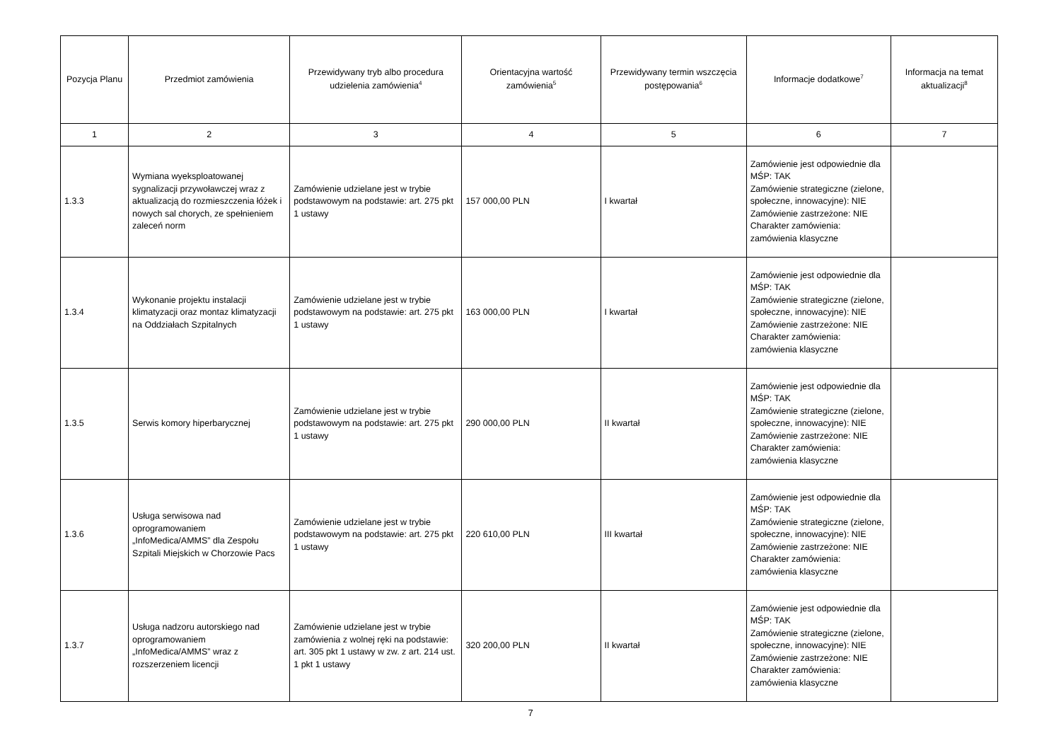| Pozycja Planu | Przedmiot zamówienia | Przewidywany tryb albo procedura udzielenia zamówienia<sup>4</sup> | Orientacyjna wartość zamówienia<sup>5</sup> | Przewidywany termin wszczęcia postępowania<sup>6</sup> | Informacje dodatkowe<sup>7</sup> | Informacja na temat aktualizacji<sup>8</sup> |
| --- | --- | --- | --- | --- | --- | --- |
| 1 | 2 | 3 | 4 | 5 | 6 | 7 |
| 1.3.3 | Wymiana wyeksploatowanej sygnalizacji przywoławczej wraz z aktualizacją do rozmieszczenia łóżek i nowych sal chorych, ze spełnieniem zaleceń norm | Zamówienie udzielane jest w trybie podstawowym na podstawie: art. 275 pkt 1 ustawy | 157 000,00 PLN | I kwartał | Zamówienie jest odpowiednie dla MŚP: TAK Zamówienie strategiczne (zielone, społeczne, innowacyjne): NIE Zamówienie zastrzeżone: NIE Charakter zamówienia: zamówienia klasyczne | |
| 1.3.4 | Wykonanie projektu instalacji klimatyzacji oraz montaz klimatyzacji na Oddziałach Szpitalnych | Zamówienie udzielane jest w trybie podstawowym na podstawie: art. 275 pkt 1 ustawy | 163 000,00 PLN | I kwartał | Zamówienie jest odpowiednie dla MŚP: TAK Zamówienie strategiczne (zielone, społeczne, innowacyjne): NIE Zamówienie zastrzeżone: NIE Charakter zamówienia: zamówienia klasyczne | |
| 1.3.5 | Serwis komory hiperbarycznej | Zamówienie udzielane jest w trybie podstawowym na podstawie: art. 275 pkt 1 ustawy | 290 000,00 PLN | II kwartał | Zamówienie jest odpowiednie dla MŚP: TAK Zamówienie strategiczne (zielone, społeczne, innowacyjne): NIE Zamówienie zastrzeżone: NIE Charakter zamówienia: zamówienia klasyczne | |
| 1.3.6 | Usługa serwisowa nad oprogramowaniem „InfoMedica/AMMS” dla Zespołu Szpitali Miejskich w Chorzowie Pacs | Zamówienie udzielane jest w trybie podstawowym na podstawie: art. 275 pkt 1 ustawy | 220 610,00 PLN | III kwartał | Zamówienie jest odpowiednie dla MŚP: TAK Zamówienie strategiczne (zielone, społeczne, innowacyjne): NIE Zamówienie zastrzeżone: NIE Charakter zamówienia: zamówienia klasyczne | |
| 1.3.7 | Usługa nadzoru autorskiego nad oprogramowaniem „InfoMedica/AMMS” wraz z rozszerzeniem licencji | Zamówienie udzielane jest w trybie zamówienia z wolnej ręki na podstawie: art. 305 pkt 1 ustawy w zw. z art. 214 ust. 1 pkt 1 ustawy | 320 200,00 PLN | II kwartał | Zamówienie jest odpowiednie dla MŚP: TAK Zamówienie strategiczne (zielone, społeczne, innowacyjne): NIE Zamówienie zastrzeżone: NIE Charakter zamówienia: zamówienia klasyczne | |
7